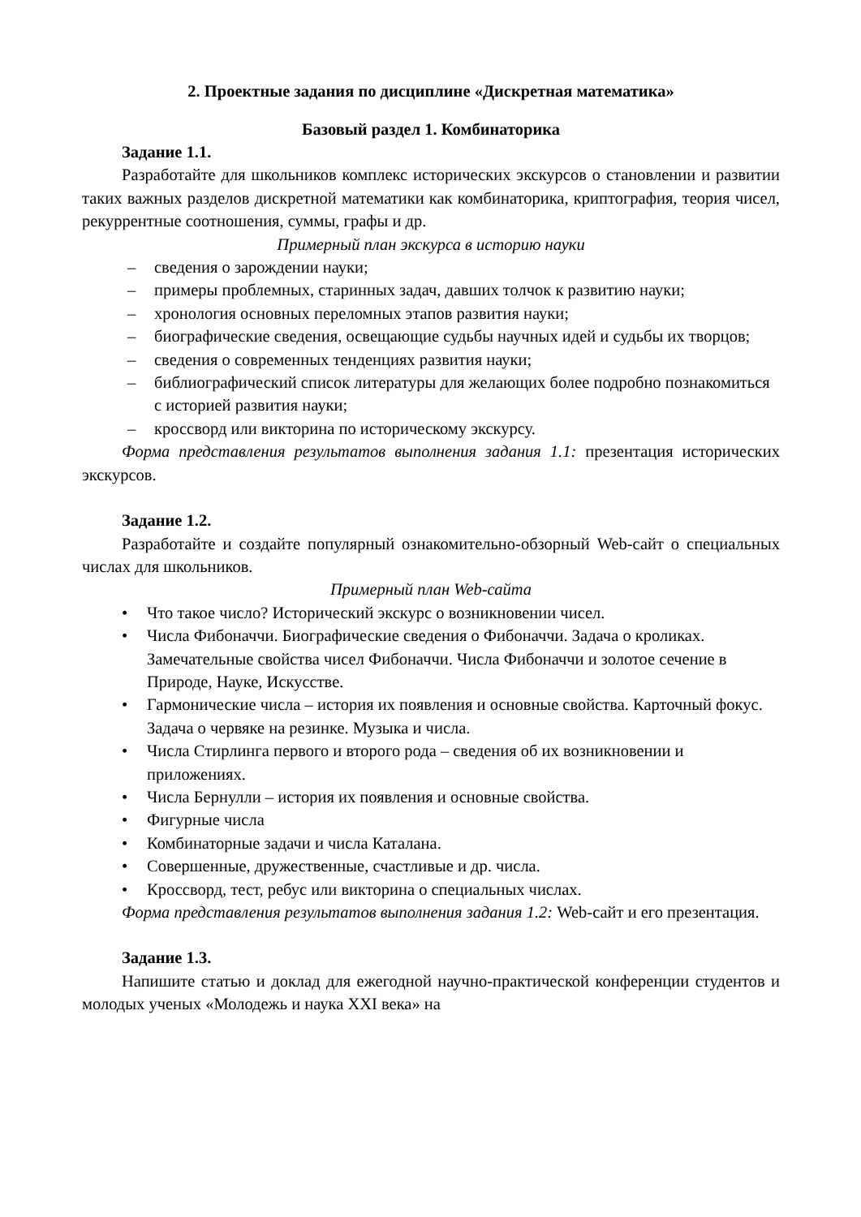2. Проектные задания по дисциплине «Дискретная математика»
Базовый раздел 1. Комбинаторика
Задание 1.1.
Разработайте для школьников комплекс исторических экскурсов о становлении и развитии таких важных разделов дискретной математики как комбинаторика, криптография, теория чисел, рекуррентные соотношения, суммы, графы и др.
Примерный план экскурса в историю науки
– сведения о зарождении науки;
– примеры проблемных, старинных задач, давших толчок к развитию науки;
– хронология основных переломных этапов развития науки;
– биографические сведения, освещающие судьбы научных идей и судьбы их творцов;
– сведения о современных тенденциях развития науки;
– библиографический список литературы для желающих более подробно познакомиться с историей развития науки;
– кроссворд или викторина по историческому экскурсу.
Форма представления результатов выполнения задания 1.1: презентация исторических экскурсов.
Задание 1.2.
Разработайте и создайте популярный ознакомительно-обзорный Web-сайт о специальных числах для школьников.
Примерный план Web-сайта
• Что такое число? Исторический экскурс о возникновении чисел.
• Числа Фибоначчи. Биографические сведения о Фибоначчи. Задача о кроликах. Замечательные свойства чисел Фибоначчи. Числа Фибоначчи и золотое сечение в Природе, Науке, Искусстве.
• Гармонические числа – история их появления и основные свойства. Карточный фокус. Задача о червяке на резинке. Музыка и числа.
• Числа Стирлинга первого и второго рода – сведения об их возникновении и приложениях.
• Числа Бернулли – история их появления и основные свойства.
• Фигурные числа
• Комбинаторные задачи и числа Каталана.
• Совершенные, дружественные, счастливые и др. числа.
• Кроссворд, тест, ребус или викторина о специальных числах.
Форма представления результатов выполнения задания 1.2: Web-сайт и его презентация.
Задание 1.3.
Напишите статью и доклад для ежегодной научно-практической конференции студентов и молодых ученых «Молодежь и наука XXI века» на